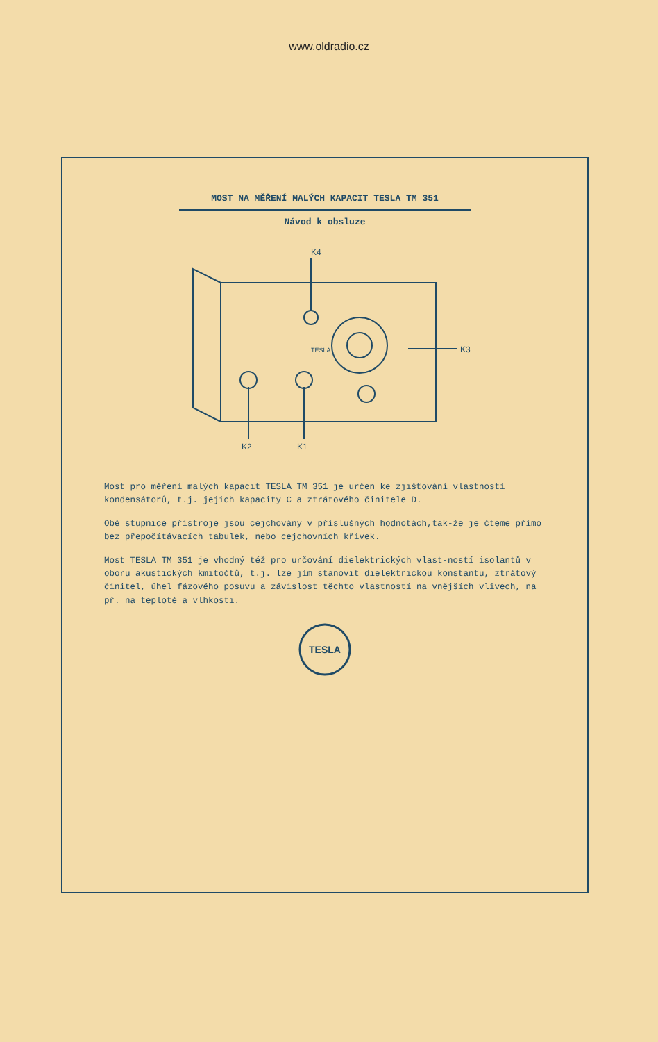www.oldradio.cz
MOST NA MĚŘENÍ MALÝCH KAPACIT TESLA TM 351
Návod k obsluze
K4
K3
K1
K2
TESLA
Most pro měření malých kapacit TESLA TM 351 je určen ke zjišťování vlastností kondensátorů, t.j. jejich kapacity C a ztrátového činitele D.
Obě stupnice přístroje jsou cejchovány v příslušných hodnotách,tak-že je čteme přímo bez přepočítávacích tabulek, nebo cejchovních křivek.
Most TESLA TM 351 je vhodný též pro určování dielektrických vlast-ností isolantů v oboru akustických kmitočtů, t.j. lze jím stanovit dielektrickou konstantu, ztrátový činitel, úhel fázového posuvu a závislost těchto vlastností na vnějších vlivech, na př. na teplotě a vlhkosti.
TESLA